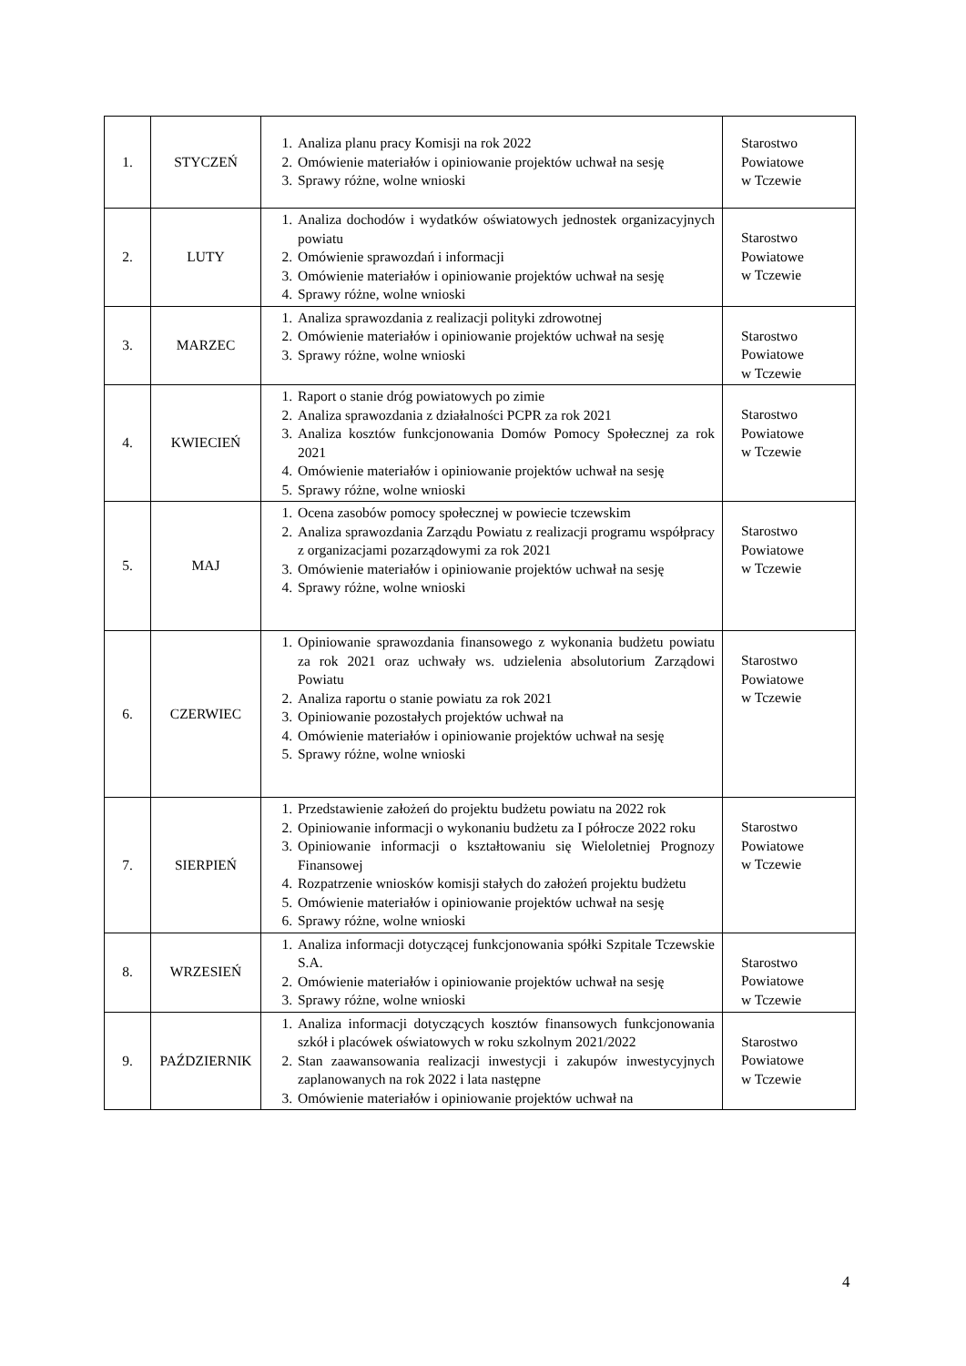| 1. | STYCZEŃ | 1. Analiza planu pracy Komisji na rok 2022 2. Omówienie materiałów i opiniowanie projektów uchwał na sesję 3. Sprawy różne, wolne wnioski | Starostwo Powiatowe w Tczewie |
| 2. | LUTY | 1. Analiza dochodów i wydatków oświatowych jednostek organizacyjnych powiatu 2. Omówienie sprawozdań i informacji 3. Omówienie materiałów i opiniowanie projektów uchwał na sesję 4. Sprawy różne, wolne wnioski | Starostwo Powiatowe w Tczewie |
| 3. | MARZEC | 1. Analiza sprawozdania z realizacji polityki zdrowotnej 2. Omówienie materiałów i opiniowanie projektów uchwał na sesję 3. Sprawy różne, wolne wnioski | Starostwo Powiatowe w Tczewie |
| 4. | KWIECIEŃ | 1. Raport o stanie dróg powiatowych po zimie 2. Analiza sprawozdania z działalności PCPR za rok 2021 3. Analiza kosztów funkcjonowania Domów Pomocy Społecznej za rok 2021 4. Omówienie materiałów i opiniowanie projektów uchwał na sesję 5. Sprawy różne, wolne wnioski | Starostwo Powiatowe w Tczewie |
| 5. | MAJ | 1. Ocena zasobów pomocy społecznej w powiecie tczewskim 2. Analiza sprawozdania Zarządu Powiatu z realizacji programu współpracy z organizacjami pozarządowymi za rok 2021 3. Omówienie materiałów i opiniowanie projektów uchwał na sesję 4. Sprawy różne, wolne wnioski | Starostwo Powiatowe w Tczewie |
| 6. | CZERWIEC | 1. Opiniowanie sprawozdania finansowego z wykonania budżetu powiatu za rok 2021 oraz uchwały ws. udzielenia absolutorium Zarządowi Powiatu 2. Analiza raportu o stanie powiatu za rok 2021 3. Opiniowanie pozostałych projektów uchwał na 4. Omówienie materiałów i opiniowanie projektów uchwał na sesję 5. Sprawy różne, wolne wnioski | Starostwo Powiatowe w Tczewie |
| 7. | SIERPIEŃ | 1. Przedstawienie założeń do projektu budżetu powiatu na 2022 rok 2. Opiniowanie informacji o wykonaniu budżetu za I półrocze 2022 roku 3. Opiniowanie informacji o kształtowaniu się Wieloletniej Prognozy Finansowej 4. Rozpatrzenie wniosków komisji stałych do założeń projektu budżetu 5. Omówienie materiałów i opiniowanie projektów uchwał na sesję 6. Sprawy różne, wolne wnioski | Starostwo Powiatowe w Tczewie |
| 8. | WRZESIEŃ | 1. Analiza informacji dotyczącej funkcjonowania spółki Szpitale Tczewskie S.A. 2. Omówienie materiałów i opiniowanie projektów uchwał na sesję 3. Sprawy różne, wolne wnioski | Starostwo Powiatowe w Tczewie |
| 9. | PAŹDZIERNIK | 1. Analiza informacji dotyczących kosztów finansowych funkcjonowania szkół i placówek oświatowych w roku szkolnym 2021/2022 2. Stan zaawansowania realizacji inwestycji i zakupów inwestycyjnych zaplanowanych na rok 2022 i lata następne 3. Omówienie materiałów i opiniowanie projektów uchwał na | Starostwo Powiatowe w Tczewie |
4